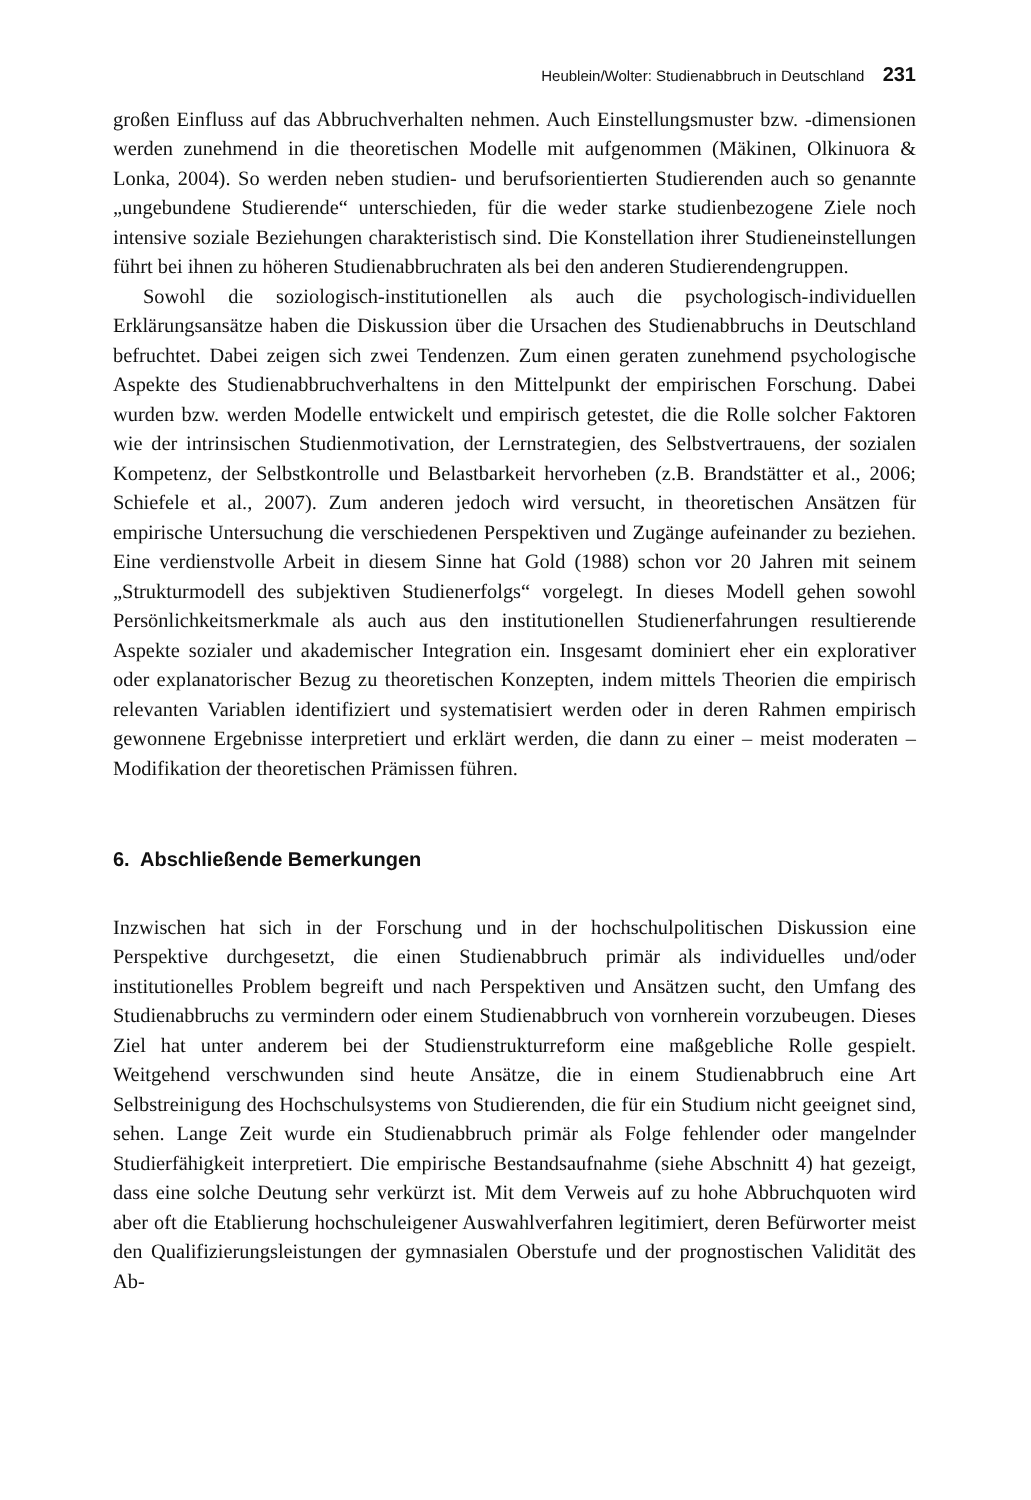Heublein/Wolter: Studienabbruch in Deutschland 231
großen Einfluss auf das Abbruchverhalten nehmen. Auch Einstellungsmuster bzw. -dimensionen werden zunehmend in die theoretischen Modelle mit aufgenommen (Mäkinen, Olkinuora & Lonka, 2004). So werden neben studien- und berufsorientierten Studierenden auch so genannte „ungebundene Studierende“ unterschieden, für die weder starke studienbezogene Ziele noch intensive soziale Beziehungen charakteristisch sind. Die Konstellation ihrer Studieneinstellungen führt bei ihnen zu höheren Studienabbruchraten als bei den anderen Studierendengruppen.
Sowohl die soziologisch-institutionellen als auch die psychologisch-individuellen Erklärungsansätze haben die Diskussion über die Ursachen des Studienabbruchs in Deutschland befruchtet. Dabei zeigen sich zwei Tendenzen. Zum einen geraten zunehmend psychologische Aspekte des Studienabbruchverhaltens in den Mittelpunkt der empirischen Forschung. Dabei wurden bzw. werden Modelle entwickelt und empirisch getestet, die die Rolle solcher Faktoren wie der intrinsischen Studienmotivation, der Lernstrategien, des Selbstvertrauens, der sozialen Kompetenz, der Selbstkontrolle und Belastbarkeit hervorheben (z.B. Brandstätter et al., 2006; Schiefele et al., 2007). Zum anderen jedoch wird versucht, in theoretischen Ansätzen für empirische Untersuchung die verschiedenen Perspektiven und Zugänge aufeinander zu beziehen. Eine verdienstvolle Arbeit in diesem Sinne hat Gold (1988) schon vor 20 Jahren mit seinem „Strukturmodell des subjektiven Studienerfolgs“ vorgelegt. In dieses Modell gehen sowohl Persönlichkeitsmerkmale als auch aus den institutionellen Studienerfahrungen resultierende Aspekte sozialer und akademischer Integration ein. Insgesamt dominiert eher ein explorativer oder explanatorischer Bezug zu theoretischen Konzepten, indem mittels Theorien die empirisch relevanten Variablen identifiziert und systematisiert werden oder in deren Rahmen empirisch gewonnene Ergebnisse interpretiert und erklärt werden, die dann zu einer – meist moderaten – Modifikation der theoretischen Prämissen führen.
6. Abschließende Bemerkungen
Inzwischen hat sich in der Forschung und in der hochschulpolitischen Diskussion eine Perspektive durchgesetzt, die einen Studienabbruch primär als individuelles und/oder institutionelles Problem begreift und nach Perspektiven und Ansätzen sucht, den Umfang des Studienabbruchs zu vermindern oder einem Studienabbruch von vornherein vorzubeugen. Dieses Ziel hat unter anderem bei der Studienstrukturreform eine maßgebliche Rolle gespielt. Weitgehend verschwunden sind heute Ansätze, die in einem Studienabbruch eine Art Selbstreinigung des Hochschulsystems von Studierenden, die für ein Studium nicht geeignet sind, sehen. Lange Zeit wurde ein Studienabbruch primär als Folge fehlender oder mangelnder Studierfähigkeit interpretiert. Die empirische Bestandsaufnahme (siehe Abschnitt 4) hat gezeigt, dass eine solche Deutung sehr verkürzt ist. Mit dem Verweis auf zu hohe Abbruchquoten wird aber oft die Etablierung hochschuleigener Auswahlverfahren legitimiert, deren Befürworter meist den Qualifizierungsleistungen der gymnasialen Oberstufe und der prognostischen Validität des Ab-